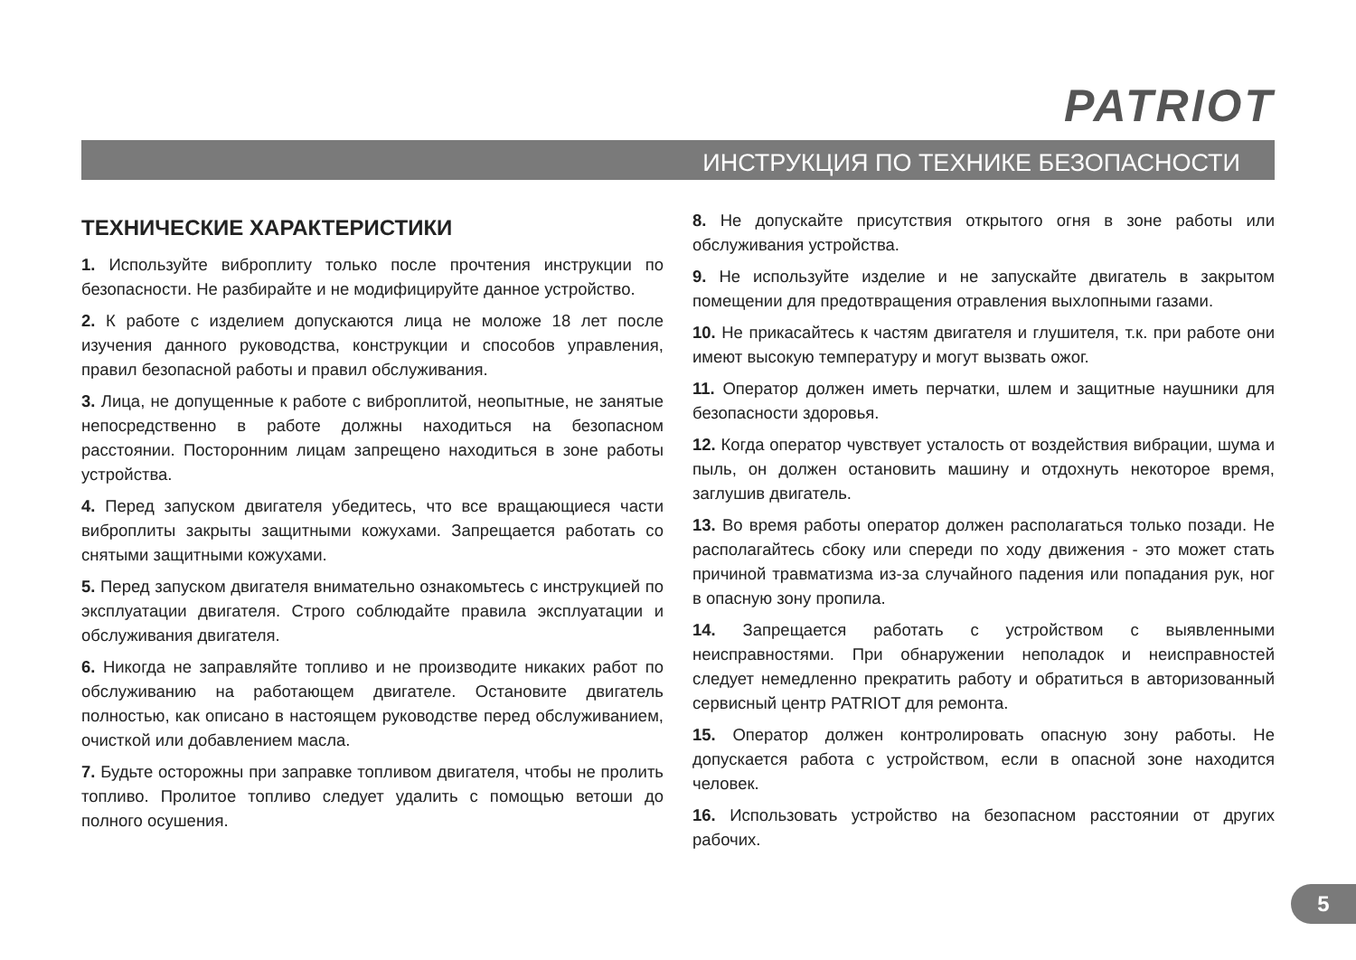PATRIOT
ИНСТРУКЦИЯ ПО ТЕХНИКЕ БЕЗОПАСНОСТИ
ТЕХНИЧЕСКИЕ ХАРАКТЕРИСТИКИ
1. Используйте виброплиту только после прочтения инструкции по безопасности. Не разбирайте и не модифицируйте данное устройство.
2. К работе с изделием допускаются лица не моложе 18 лет после изучения данного руководства, конструкции и способов управления, правил безопасной работы и правил обслуживания.
3. Лица, не допущенные к работе с виброплитой, неопытные, не занятые непосредственно в работе должны находиться на безопасном расстоянии. Посторонним лицам запрещено находиться в зоне работы устройства.
4. Перед запуском двигателя убедитесь, что все вращающиеся части виброплиты закрыты защитными кожухами. Запрещается работать со снятыми защитными кожухами.
5. Перед запуском двигателя внимательно ознакомьтесь с инструкцией по эксплуатации двигателя. Строго соблюдайте правила эксплуатации и обслуживания двигателя.
6. Никогда не заправляйте топливо и не производите никаких работ по обслуживанию на работающем двигателе. Остановите двигатель полностью, как описано в настоящем руководстве перед обслуживанием, очисткой или добавлением масла.
7. Будьте осторожны при заправке топливом двигателя, чтобы не пролить топливо. Пролитое топливо следует удалить с помощью ветоши до полного осушения.
8. Не допускайте присутствия открытого огня в зоне работы или обслуживания устройства.
9. Не используйте изделие и не запускайте двигатель в закрытом помещении для предотвращения отравления выхлопными газами.
10. Не прикасайтесь к частям двигателя и глушителя, т.к. при работе они имеют высокую температуру и могут вызвать ожог.
11. Оператор должен иметь перчатки, шлем и защитные наушники для безопасности здоровья.
12. Когда оператор чувствует усталость от воздействия вибрации, шума и пыль, он должен остановить машину и отдохнуть некоторое время, заглушив двигатель.
13. Во время работы оператор должен располагаться только позади. Не располагайтесь сбоку или спереди по ходу движения - это может стать причиной травматизма из-за случайного падения или попадания рук, ног в опасную зону пропила.
14. Запрещается работать с устройством с выявленными неисправностями. При обнаружении неполадок и неисправностей следует немедленно прекратить работу и обратиться в авторизованный сервисный центр PATRIOT для ремонта.
15. Оператор должен контролировать опасную зону работы. Не допускается работа с устройством, если в опасной зоне находится человек.
16. Использовать устройство на безопасном расстоянии от других рабочих.
5